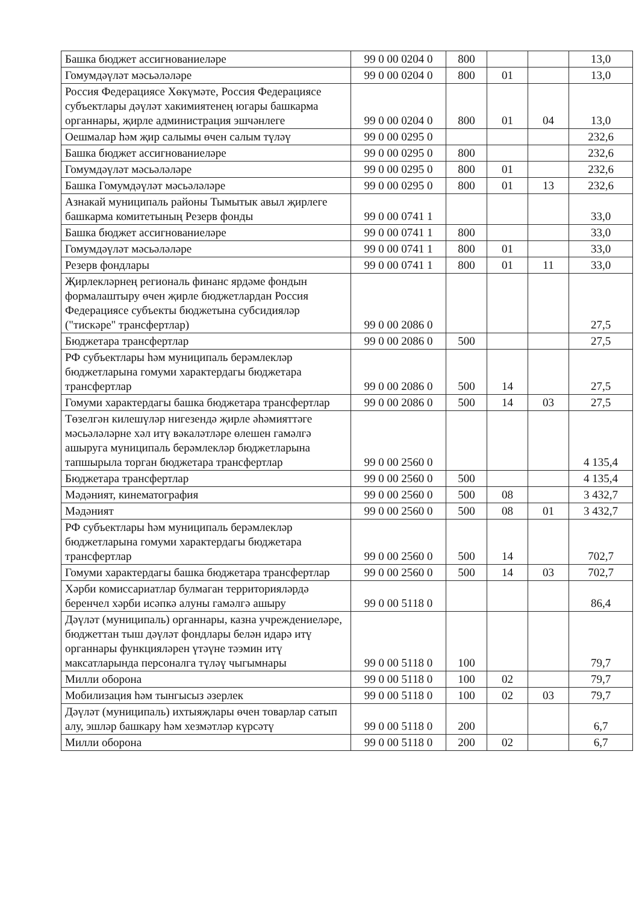| Башка бюджет ассигнованиеләре | 99 0 00 0204 0 | 800 | | | 13,0 |
| Гомумдәүләт мәсьәләләре | 99 0 00 0204 0 | 800 | 01 | | 13,0 |
| Россия Федерациясе Хөкүмәте, Россия Федерациясе субъектлары дәүләт хакимиятенең югары башкарма органнары, җирле администрация эшчәнлеге | 99 0 00 0204 0 | 800 | 01 | 04 | 13,0 |
| Оешмалар һәм җир салымы өчен салым түләү | 99 0 00 0295 0 | | | | 232,6 |
| Башка бюджет ассигнованиеләре | 99 0 00 0295 0 | 800 | | | 232,6 |
| Гомумдәүләт мәсьәләләре | 99 0 00 0295 0 | 800 | 01 | | 232,6 |
| Башка Гомумдәүләт мәсьәләләре | 99 0 00 0295 0 | 800 | 01 | 13 | 232,6 |
| Азнакай муниципаль районы Тымытык авыл җирлеге башкарма комитетының Резерв фонды | 99 0 00 0741 1 | | | | 33,0 |
| Башка бюджет ассигнованиеләре | 99 0 00 0741 1 | 800 | | | 33,0 |
| Гомумдәүләт мәсьәләләре | 99 0 00 0741 1 | 800 | 01 | | 33,0 |
| Резерв фондлары | 99 0 00 0741 1 | 800 | 01 | 11 | 33,0 |
| Җирлекләрнең региональ финанс ярдәме фондын формалаштыру өчен җирле бюджетлардан Россия Федерациясе субъекты бюджетына субсидияләр ("тискәре" трансфертлар) | 99 0 00 2086 0 | | | | 27,5 |
| Бюджетара трансфертлар | 99 0 00 2086 0 | 500 | | | 27,5 |
| РФ субъектлары һәм муниципаль берәмлекләр бюджетларына гомуми характердагы бюджетара трансфертлар | 99 0 00 2086 0 | 500 | 14 | | 27,5 |
| Гомуми характердагы башка бюджетара трансфертлар | 99 0 00 2086 0 | 500 | 14 | 03 | 27,5 |
| Төзелгән килешүләр нигезендә җирле әһәмияттәге мәсьәләләрне хәл итү вәкаләтләре өлешен гамәлгә ашыруга муниципаль берәмлекләр бюджетларына тапшырыла торган бюджетара трансфертлар | 99 0 00 2560 0 | | | | 4 135,4 |
| Бюджетара трансфертлар | 99 0 00 2560 0 | 500 | | | 4 135,4 |
| Мәдәният, кинематография | 99 0 00 2560 0 | 500 | 08 | | 3 432,7 |
| Мәдәният | 99 0 00 2560 0 | 500 | 08 | 01 | 3 432,7 |
| РФ субъектлары һәм муниципаль берәмлекләр бюджетларына гомуми характердагы бюджетара трансфертлар | 99 0 00 2560 0 | 500 | 14 | | 702,7 |
| Гомуми характердагы башка бюджетара трансфертлар | 99 0 00 2560 0 | 500 | 14 | 03 | 702,7 |
| Хәрби комиссариатлар булмаган территорияләрдә беренчел хәрби исәпкә алуны гамәлгә ашыру | 99 0 00 5118 0 | | | | 86,4 |
| Дәүләт (муниципаль) органнары, казна учреждениеләре, бюджеттан тыш дәүләт фондлары белән идарә итү органнары функцияләрен үтәүне тәэмин итү максатларында персоналга түләү чыгымнары | 99 0 00 5118 0 | 100 | | | 79,7 |
| Милли оборона | 99 0 00 5118 0 | 100 | 02 | | 79,7 |
| Мобилизация һәм тынгысыз әзерлек | 99 0 00 5118 0 | 100 | 02 | 03 | 79,7 |
| Дәүләт (муниципаль) ихтыяҗлары өчен товарлар сатып алу, эшләр башкару һәм хезмәтләр күрсәтү | 99 0 00 5118 0 | 200 | | | 6,7 |
| Милли оборона | 99 0 00 5118 0 | 200 | 02 | | 6,7 |